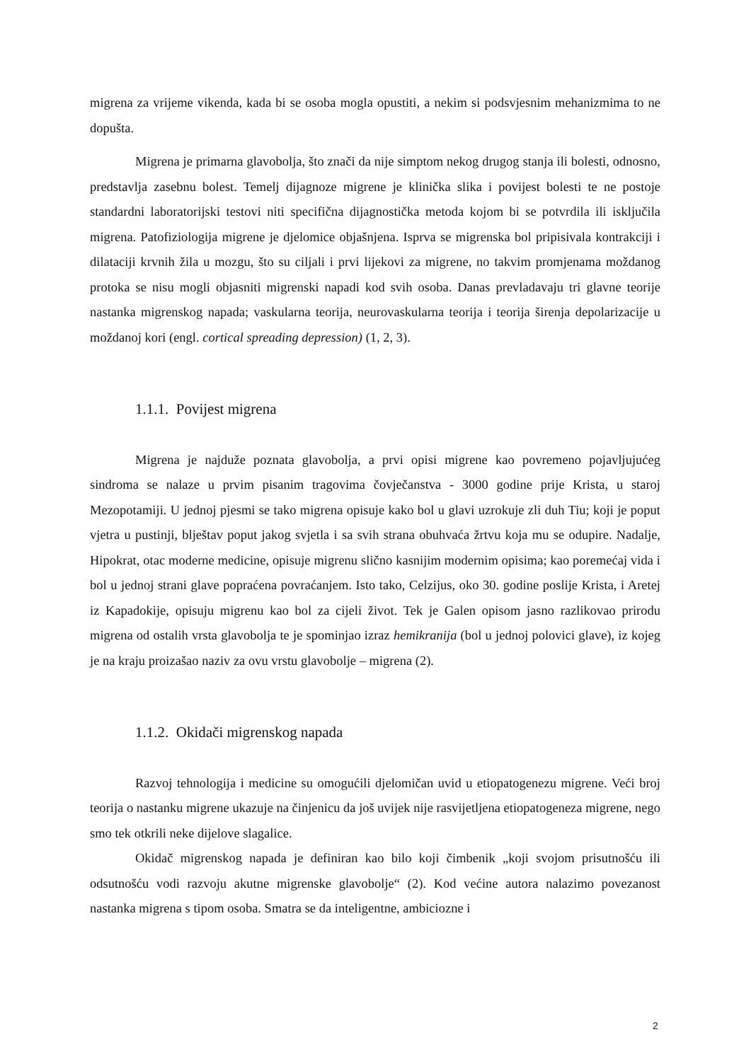migrena za vrijeme vikenda, kada bi se osoba mogla opustiti, a nekim si podsvjesnim mehanizmima to ne dopušta.
Migrena je primarna glavobolja, što znači da nije simptom nekog drugog stanja ili bolesti, odnosno, predstavlja zasebnu bolest. Temelj dijagnoze migrene je klinička slika i povijest bolesti te ne postoje standardni laboratorijski testovi niti specifična dijagnostička metoda kojom bi se potvrdila ili isključila migrena. Patofiziologija migrene je djelomice objašnjena. Isprva se migrenska bol pripisivala kontrakciji i dilataciji krvnih žila u mozgu, što su ciljali i prvi lijekovi za migrene, no takvim promjenama moždanog protoka se nisu mogli objasniti migrenski napadi kod svih osoba. Danas prevladavaju tri glavne teorije nastanka migrenskog napada; vaskularna teorija, neurovaskularna teorija i teorija širenja depolarizacije u moždanoj kori (engl. cortical spreading depression) (1, 2, 3).
1.1.1. Povijest migrena
Migrena je najduže poznata glavobolja, a prvi opisi migrene kao povremeno pojavljujućeg sindroma se nalaze u prvim pisanim tragovima čovječanstva - 3000 godine prije Krista, u staroj Mezopotamiji. U jednoj pjesmi se tako migrena opisuje kako bol u glavi uzrokuje zli duh Tiu; koji je poput vjetra u pustinji, blještav poput jakog svjetla i sa svih strana obuhvaća žrtvu koja mu se odupire. Nadalje, Hipokrat, otac moderne medicine, opisuje migrenu slično kasnijim modernim opisima; kao poremećaj vida i bol u jednoj strani glave popraćena povraćanjem. Isto tako, Celzijus, oko 30. godine poslije Krista, i Aretej iz Kapadokije, opisuju migrenu kao bol za cijeli život. Tek je Galen opisom jasno razlikovao prirodu migrena od ostalih vrsta glavobolja te je spominjao izraz hemikranija (bol u jednoj polovici glave), iz kojeg je na kraju proizašao naziv za ovu vrstu glavobolje – migrena (2).
1.1.2. Okidači migrenskog napada
Razvoj tehnologija i medicine su omogućili djelomičan uvid u etiopatogenezu migrene. Veći broj teorija o nastanku migrene ukazuje na činjenicu da još uvijek nije rasvijetljena etiopatogeneza migrene, nego smo tek otkrili neke dijelove slagalice.
Okidač migrenskog napada je definiran kao bilo koji čimbenik „koji svojom prisutnošću ili odsutnošću vodi razvoju akutne migrenske glavobolje“ (2). Kod većine autora nalazimo povezanost nastanka migrena s tipom osoba. Smatra se da inteligentne, ambiciozne i
2